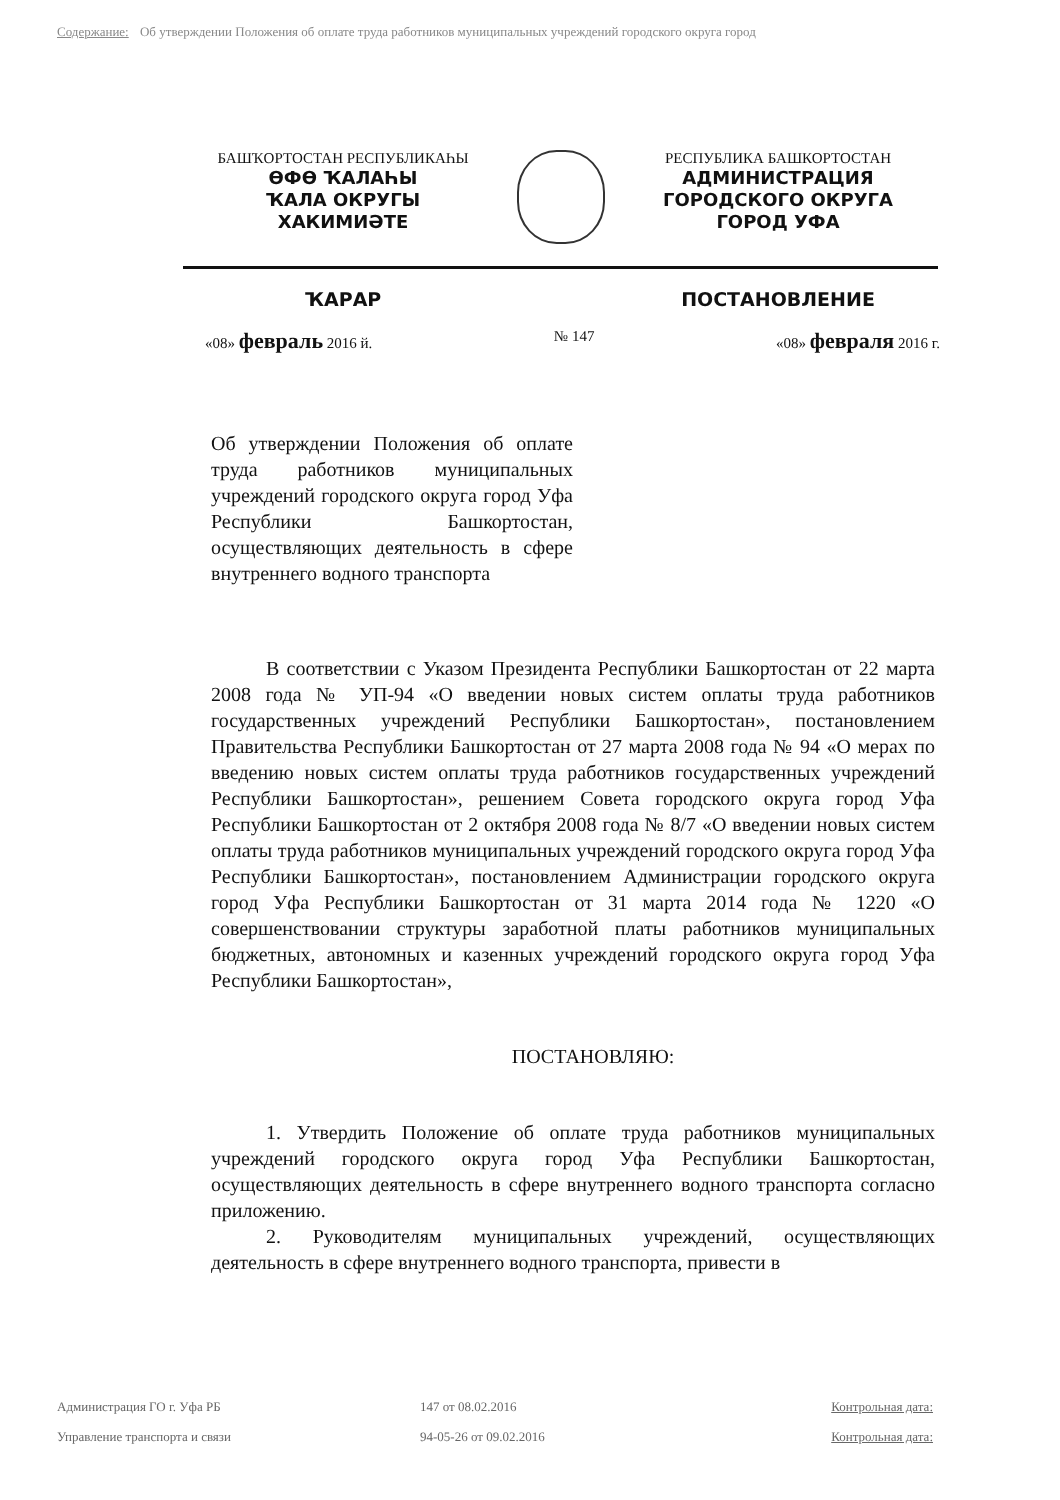Содержание: Об утверждении Положения об оплате труда работников муниципальных учреждений городского округа город
БАШҠОРТОСТАН РЕСПУБЛИКАҺЫ
ӨФӨ ҠАЛАҺЫ
ҠАЛА ОКРУГЫ
ХАКИМИӘТЕ
РЕСПУБЛИКА БАШКОРТОСТАН
АДМИНИСТРАЦИЯ
ГОРОДСКОГО ОКРУГА
ГОРОД УФА
ҠАРАР ПОСТАНОВЛЕНИЕ
«08» февраль 2016 й. № 147 «08» февраля 2016 г.
Об утверждении Положения об оплате труда работников муниципальных учреждений городского округа город Уфа Республики Башкортостан, осуществляющих деятельность в сфере внутреннего водного транспорта
В соответствии с Указом Президента Республики Башкортостан от 22 марта 2008 года № УП-94 «О введении новых систем оплаты труда работников государственных учреждений Республики Башкортостан», постановлением Правительства Республики Башкортостан от 27 марта 2008 года № 94 «О мерах по введению новых систем оплаты труда работников государственных учреждений Республики Башкортостан», решением Совета городского округа город Уфа Республики Башкортостан от 2 октября 2008 года № 8/7 «О введении новых систем оплаты труда работников муниципальных учреждений городского округа город Уфа Республики Башкортостан», постановлением Администрации городского округа город Уфа Республики Башкортостан от 31 марта 2014 года № 1220 «О совершенствовании структуры заработной платы работников муниципальных бюджетных, автономных и казенных учреждений городского округа город Уфа Республики Башкортостан»,
ПОСТАНОВЛЯЮ:
1. Утвердить Положение об оплате труда работников муниципальных учреждений городского округа город Уфа Республики Башкортостан, осуществляющих деятельность в сфере внутреннего водного транспорта согласно приложению.
2. Руководителям муниципальных учреждений, осуществляющих деятельность в сфере внутреннего водного транспорта, привести в
Администрация ГО г. Уфа РБ 147 от 08.02.2016 Контрольная дата:
Управление транспорта и связи 94-05-26 от 09.02.2016 Контрольная дата: